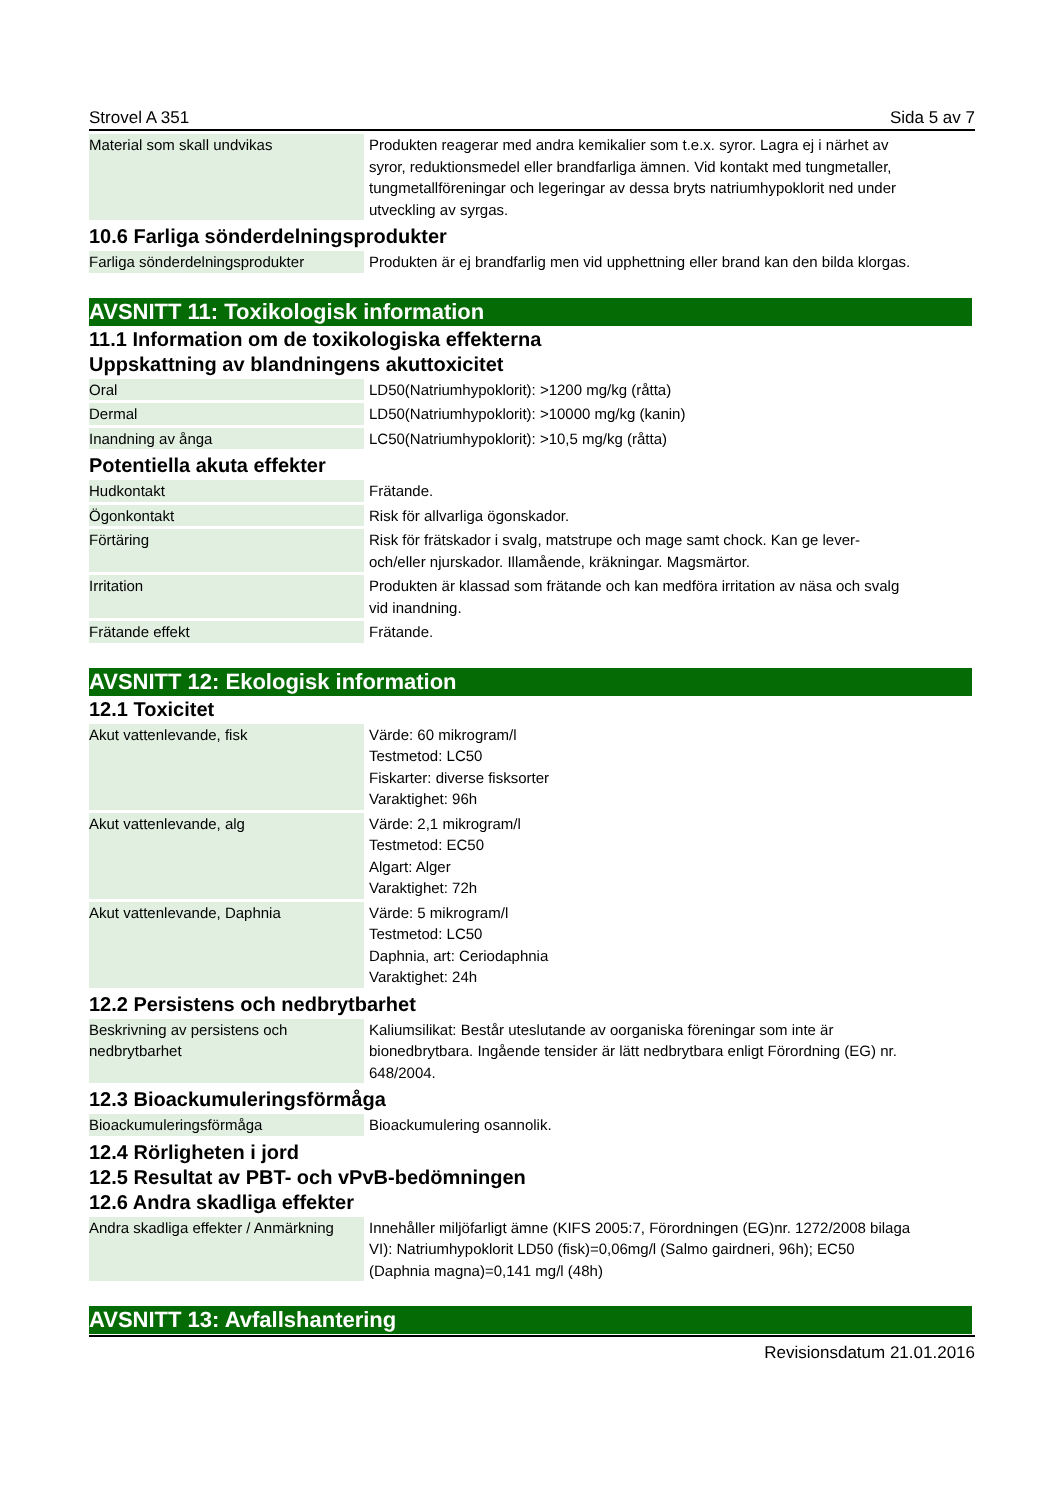Strovel A 351 Sida 5 av 7
| Material som skall undvikas | Produkten reagerar med andra kemikalier som t.e.x. syror. Lagra ej i närhet av syror, reduktionsmedel eller brandfarliga ämnen. Vid kontakt med tungmetaller, tungmetallföreningar och legeringar av dessa bryts natriumhypoklorit ned under utveckling av syrgas. |
10.6 Farliga sönderdelningsprodukter
| Farliga sönderdelningsprodukter | Produkten är ej brandfarlig men vid upphettning eller brand kan den bilda klorgas. |
AVSNITT 11: Toxikologisk information
11.1 Information om de toxikologiska effekterna
Uppskattning av blandningens akuttoxicitet
| Oral | LD50(Natriumhypoklorit): >1200 mg/kg (råtta) |
| Dermal | LD50(Natriumhypoklorit): >10000 mg/kg (kanin) |
| Inandning av ånga | LC50(Natriumhypoklorit): >10,5 mg/kg (råtta) |
Potentiella akuta effekter
| Hudkontakt | Frätande. |
| Ögonkontakt | Risk för allvarliga ögonskador. |
| Förtäring | Risk för frätskador i svalg, matstrupe och mage samt chock. Kan ge lever- och/eller njurskador. Illamående, kräkningar. Magsmärtor. |
| Irritation | Produkten är klassad som frätande och kan medföra irritation av näsa och svalg vid inandning. |
| Frätande effekt | Frätande. |
AVSNITT 12: Ekologisk information
12.1 Toxicitet
| Akut vattenlevande, fisk | Värde: 60 mikrogram/l Testmetod: LC50 Fiskarter: diverse fisksorter Varaktighet: 96h |
| Akut vattenlevande, alg | Värde: 2,1 mikrogram/l Testmetod: EC50 Algart: Alger Varaktighet: 72h |
| Akut vattenlevande, Daphnia | Värde: 5 mikrogram/l Testmetod: LC50 Daphnia, art: Ceriodaphnia Varaktighet: 24h |
12.2 Persistens och nedbrytbarhet
| Beskrivning av persistens och nedbrytbarhet | Kaliumsilikat: Består uteslutande av oorganiska föreningar som inte är bionedbrytbara. Ingående tensider är lätt nedbrytbara enligt Förordning (EG) nr. 648/2004. |
12.3 Bioackumuleringsförmåga
| Bioackumuleringsförmåga | Bioackumulering osannolik. |
12.4 Rörligheten i jord
12.5 Resultat av PBT- och vPvB-bedömningen
12.6 Andra skadliga effekter
| Andra skadliga effekter / Anmärkning | Innehåller miljöfarligt ämne (KIFS 2005:7, Förordningen (EG)nr. 1272/2008 bilaga VI): Natriumhypoklorit LD50 (fisk)=0,06mg/l (Salmo gairdneri, 96h); EC50 (Daphnia magna)=0,141 mg/l (48h) |
AVSNITT 13: Avfallshantering
Revisionsdatum 21.01.2016